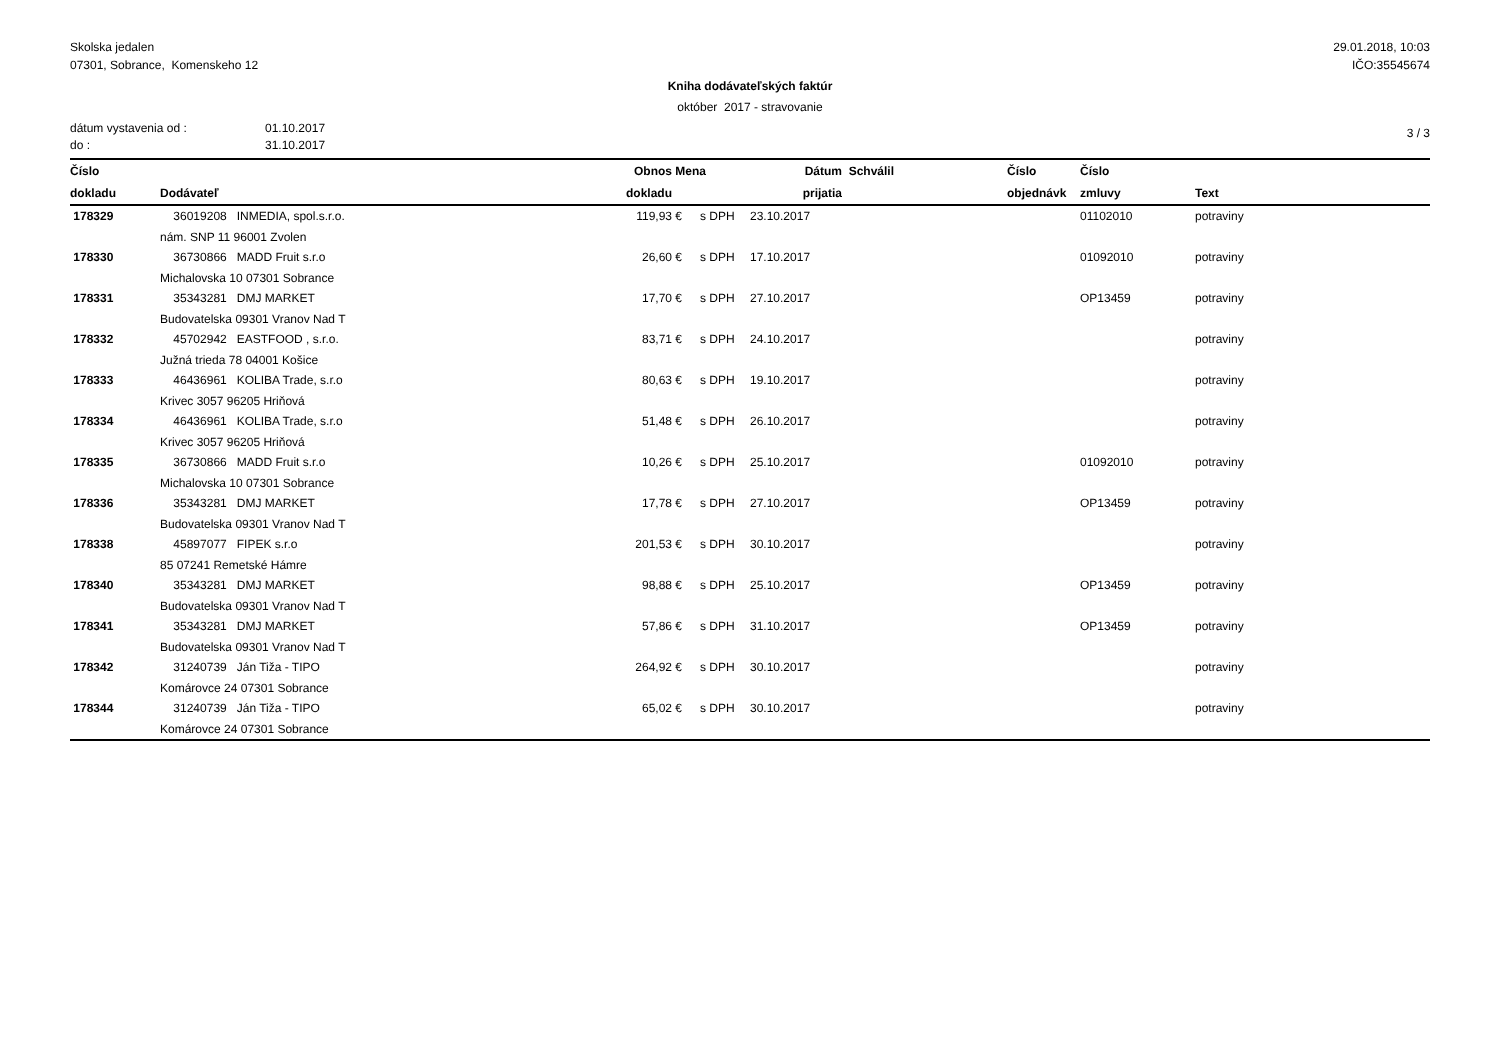Skolska jedalen
07301, Sobrance, Komenskeho 12
29.01.2018, 10:03
IČO:35545674
Kniha dodávateľských faktúr
október 2017 - stravovanie
dátum vystavenia od :
do :
01.10.2017
31.10.2017
3 / 3
| Číslo | | Obnos | Mena | | Dátum | Schválil | Číslo | Číslo | |
| --- | --- | --- | --- | --- | --- | --- | --- | --- | --- |
| dokladu | Dodávateľ | dokladu | | | prijatia | | objednávk | zmluvy | Text |
| 178329 | 36019208 INMEDIA, spol.s.r.o. | 119,93 | € | s DPH | 23.10.2017 | | | 01102010 | potraviny |
| | nám. SNP 11 96001 Zvolen | | | | | | | | |
| 178330 | 36730866 MADD Fruit s.r.o | 26,60 | € | s DPH | 17.10.2017 | | | 01092010 | potraviny |
| | Michalovska 10 07301 Sobrance | | | | | | | | |
| 178331 | 35343281 DMJ MARKET | 17,70 | € | s DPH | 27.10.2017 | | | OP13459 | potraviny |
| | Budovatelska 09301 Vranov Nad T | | | | | | | | |
| 178332 | 45702942 EASTFOOD , s.r.o. | 83,71 | € | s DPH | 24.10.2017 | | | | potraviny |
| | Južná trieda 78 04001 Košice | | | | | | | | |
| 178333 | 46436961 KOLIBA Trade, s.r.o | 80,63 | € | s DPH | 19.10.2017 | | | | potraviny |
| | Krivec 3057 96205 Hriňová | | | | | | | | |
| 178334 | 46436961 KOLIBA Trade, s.r.o | 51,48 | € | s DPH | 26.10.2017 | | | | potraviny |
| | Krivec 3057 96205 Hriňová | | | | | | | | |
| 178335 | 36730866 MADD Fruit s.r.o | 10,26 | € | s DPH | 25.10.2017 | | | 01092010 | potraviny |
| | Michalovska 10 07301 Sobrance | | | | | | | | |
| 178336 | 35343281 DMJ MARKET | 17,78 | € | s DPH | 27.10.2017 | | | OP13459 | potraviny |
| | Budovatelska 09301 Vranov Nad T | | | | | | | | |
| 178338 | 45897077 FIPEK s.r.o | 201,53 | € | s DPH | 30.10.2017 | | | | potraviny |
| | 85 07241 Remetské Hámre | | | | | | | | |
| 178340 | 35343281 DMJ MARKET | 98,88 | € | s DPH | 25.10.2017 | | | OP13459 | potraviny |
| | Budovatelska 09301 Vranov Nad T | | | | | | | | |
| 178341 | 35343281 DMJ MARKET | 57,86 | € | s DPH | 31.10.2017 | | | OP13459 | potraviny |
| | Budovatelska 09301 Vranov Nad T | | | | | | | | |
| 178342 | 31240739 Ján Tiža - TIPO | 264,92 | € | s DPH | 30.10.2017 | | | | potraviny |
| | Komárovce 24 07301 Sobrance | | | | | | | | |
| 178344 | 31240739 Ján Tiža - TIPO | 65,02 | € | s DPH | 30.10.2017 | | | | potraviny |
| | Komárovce 24 07301 Sobrance | | | | | | | | |